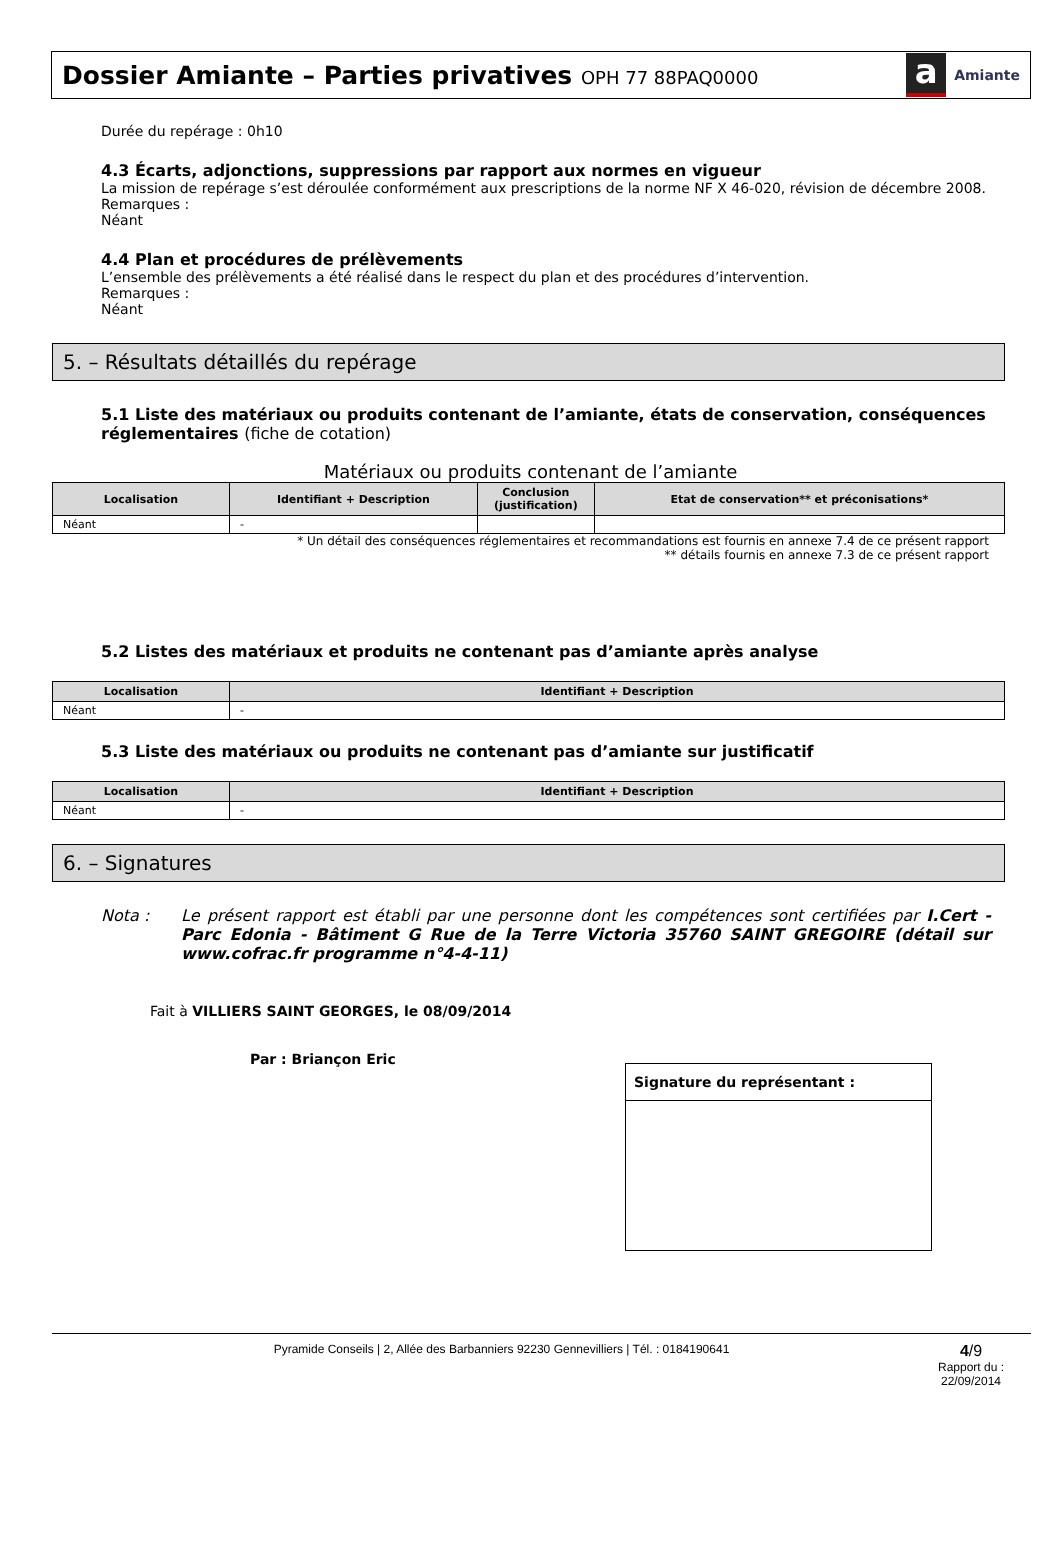Dossier Amiante – Parties privatives OPH 77 88PAQ0000
a Amiante
Durée du repérage : 0h10
4.3 Écarts, adjonctions, suppressions par rapport aux normes en vigueur
La mission de repérage s’est déroulée conformément aux prescriptions de la norme NF X 46-020, révision de décembre 2008.
Remarques :
Néant
4.4 Plan et procédures de prélèvements
L’ensemble des prélèvements a été réalisé dans le respect du plan et des procédures d’intervention.
Remarques :
Néant
5. – Résultats détaillés du repérage
5.1 Liste des matériaux ou produits contenant de l’amiante, états de conservation, conséquences réglementaires (fiche de cotation)
Matériaux ou produits contenant de l’amiante
| Localisation | Identifiant + Description | Conclusion (justification) | Etat de conservation** et préconisations* |
| --- | --- | --- | --- |
| Néant | - | | |
* Un détail des conséquences réglementaires et recommandations est fournis en annexe 7.4 de ce présent rapport
** détails fournis en annexe 7.3 de ce présent rapport
5.2 Listes des matériaux et produits ne contenant pas d’amiante après analyse
| Localisation | Identifiant + Description |
| --- | --- |
| Néant | - |
5.3 Liste des matériaux ou produits ne contenant pas d’amiante sur justificatif
| Localisation | Identifiant + Description |
| --- | --- |
| Néant | - |
6. – Signatures
Nota : Le présent rapport est établi par une personne dont les compétences sont certifiées par I.Cert - Parc Edonia - Bâtiment G Rue de la Terre Victoria 35760 SAINT GREGOIRE (détail sur www.cofrac.fr programme n°4-4-11)
Fait à VILLIERS SAINT GEORGES, le 08/09/2014
Par : Briançon Eric
Signature du représentant :
Pyramide Conseils | 2, Allée des Barbanniers 92230 Gennevilliers | Tél. : 0184190641 4/9
Rapport du :
22/09/2014